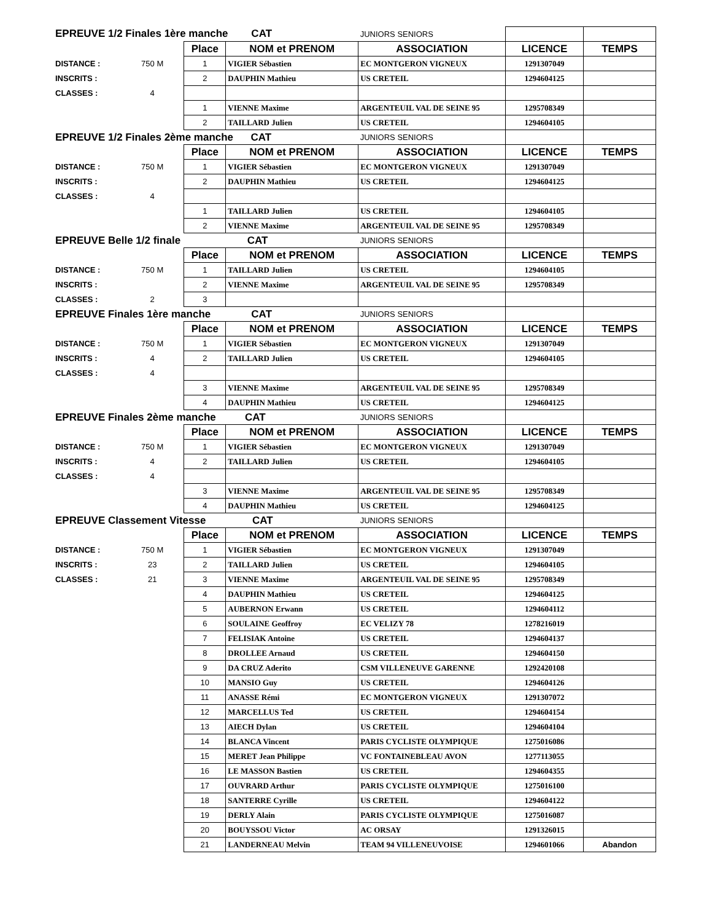| EPREUVE 1/2 Finales 1ère manche CAT | | | | JUNIORS SENIORS | | |
| | | Place | NOM et PRENOM | ASSOCIATION | LICENCE | TEMPS |
| DISTANCE : | 750 M | 1 | VIGIER Sébastien | EC MONTGERON VIGNEUX | 1291307049 | |
| INSCRITS : | | 2 | DAUPHIN Mathieu | US CRETEIL | 1294604125 | |
| CLASSES : | 4 | | | | | |
| | | 1 | VIENNE Maxime | ARGENTEUIL VAL DE SEINE 95 | 1295708349 | |
| | | 2 | TAILLARD Julien | US CRETEIL | 1294604105 | |
| EPREUVE 1/2 Finales 2ème manche CAT | | | | JUNIORS SENIORS | | |
| | | Place | NOM et PRENOM | ASSOCIATION | LICENCE | TEMPS |
| DISTANCE : | 750 M | 1 | VIGIER Sébastien | EC MONTGERON VIGNEUX | 1291307049 | |
| INSCRITS : | | 2 | DAUPHIN Mathieu | US CRETEIL | 1294604125 | |
| CLASSES : | 4 | | | | | |
| | | 1 | TAILLARD Julien | US CRETEIL | 1294604105 | |
| | | 2 | VIENNE Maxime | ARGENTEUIL VAL DE SEINE 95 | 1295708349 | |
| EPREUVE Belle 1/2 finale CAT | | | | JUNIORS SENIORS | | |
| | | Place | NOM et PRENOM | ASSOCIATION | LICENCE | TEMPS |
| DISTANCE : | 750 M | 1 | TAILLARD Julien | US CRETEIL | 1294604105 | |
| INSCRITS : | | 2 | VIENNE Maxime | ARGENTEUIL VAL DE SEINE 95 | 1295708349 | |
| CLASSES : | 2 | 3 | | | | |
| EPREUVE Finales 1ère manche CAT | | | | JUNIORS SENIORS | | |
| | | Place | NOM et PRENOM | ASSOCIATION | LICENCE | TEMPS |
| DISTANCE : | 750 M | 1 | VIGIER Sébastien | EC MONTGERON VIGNEUX | 1291307049 | |
| INSCRITS : | 4 | 2 | TAILLARD Julien | US CRETEIL | 1294604105 | |
| CLASSES : | 4 | | | | | |
| | | 3 | VIENNE Maxime | ARGENTEUIL VAL DE SEINE 95 | 1295708349 | |
| | | 4 | DAUPHIN Mathieu | US CRETEIL | 1294604125 | |
| EPREUVE Finales 2ème manche CAT | | | | JUNIORS SENIORS | | |
| | | Place | NOM et PRENOM | ASSOCIATION | LICENCE | TEMPS |
| DISTANCE : | 750 M | 1 | VIGIER Sébastien | EC MONTGERON VIGNEUX | 1291307049 | |
| INSCRITS : | 4 | 2 | TAILLARD Julien | US CRETEIL | 1294604105 | |
| CLASSES : | 4 | | | | | |
| | | 3 | VIENNE Maxime | ARGENTEUIL VAL DE SEINE 95 | 1295708349 | |
| | | 4 | DAUPHIN Mathieu | US CRETEIL | 1294604125 | |
| EPREUVE Classement Vitesse CAT | | | | JUNIORS SENIORS | | |
| | | Place | NOM et PRENOM | ASSOCIATION | LICENCE | TEMPS |
| DISTANCE : | 750 M | 1 | VIGIER Sébastien | EC MONTGERON VIGNEUX | 1291307049 | |
| INSCRITS : | 23 | 2 | TAILLARD Julien | US CRETEIL | 1294604105 | |
| CLASSES : | 21 | 3 | VIENNE Maxime | ARGENTEUIL VAL DE SEINE 95 | 1295708349 | |
| | | 4 | DAUPHIN Mathieu | US CRETEIL | 1294604125 | |
| | | 5 | AUBERNON Erwann | US CRETEIL | 1294604112 | |
| | | 6 | SOULAINE Geoffroy | EC VELIZY 78 | 1278216019 | |
| | | 7 | FELISIAK Antoine | US CRETEIL | 1294604137 | |
| | | 8 | DROLLEE Arnaud | US CRETEIL | 1294604150 | |
| | | 9 | DA CRUZ Aderito | CSM VILLENEUVE GARENNE | 1292420108 | |
| | | 10 | MANSIO Guy | US CRETEIL | 1294604126 | |
| | | 11 | ANASSE Rémi | EC MONTGERON VIGNEUX | 1291307072 | |
| | | 12 | MARCELLUS Ted | US CRETEIL | 1294604154 | |
| | | 13 | AIECH Dylan | US CRETEIL | 1294604104 | |
| | | 14 | BLANCA Vincent | PARIS CYCLISTE OLYMPIQUE | 1275016086 | |
| | | 15 | MERET Jean Philippe | VC FONTAINEBLEAU AVON | 1277113055 | |
| | | 16 | LE MASSON Bastien | US CRETEIL | 1294604355 | |
| | | 17 | OUVRARD Arthur | PARIS CYCLISTE OLYMPIQUE | 1275016100 | |
| | | 18 | SANTERRE Cyrille | US CRETEIL | 1294604122 | |
| | | 19 | DERLY Alain | PARIS CYCLISTE OLYMPIQUE | 1275016087 | |
| | | 20 | BOUYSSOU Victor | AC ORSAY | 1291326015 | |
| | | 21 | LANDERNEAU Melvin | TEAM 94 VILLENEUVOISE | 1294601066 | Abandon |